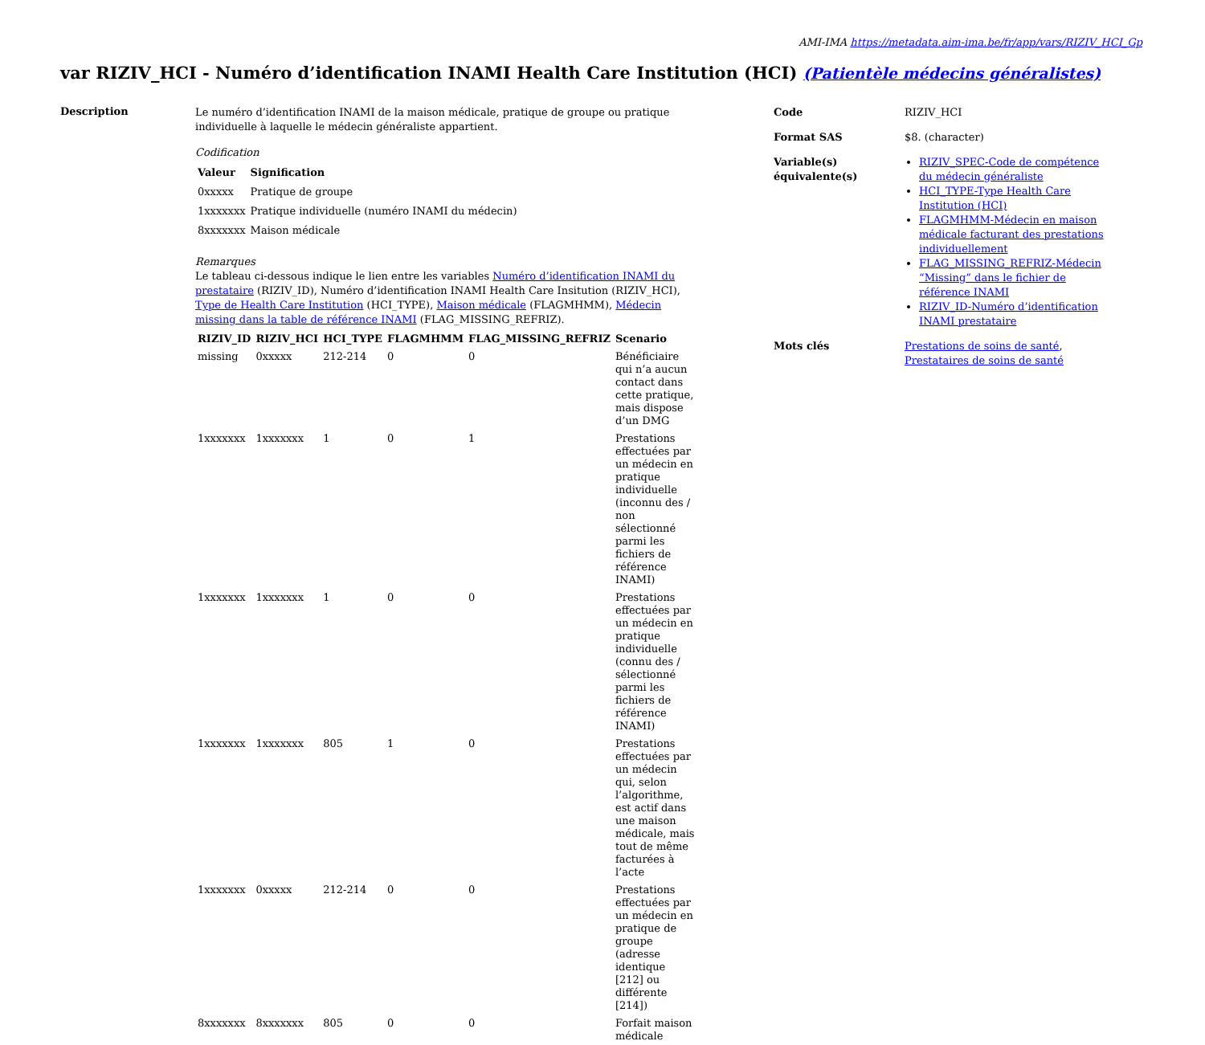AMI-IMA https://metadata.aim-ima.be/fr/app/vars/RIZIV_HCI_Gp
var RIZIV_HCI - Numéro d’identification INAMI Health Care Institution (HCI) (Patientèle médecins généralistes)
Description
Le numéro d’identification INAMI de la maison médicale, pratique de groupe ou pratique individuelle à laquelle le médecin généraliste appartient.
Codification
| Valeur | Signification |
| --- | --- |
| 0xxxxx | Pratique de groupe |
| 1xxxxxxx | Pratique individuelle (numéro INAMI du médecin) |
| 8xxxxxxx | Maison médicale |
Remarques
Le tableau ci-dessous indique le lien entre les variables Numéro d’identification INAMI du prestataire (RIZIV_ID), Numéro d’identification INAMI Health Care Insitution (RIZIV_HCI), Type de Health Care Institution (HCI_TYPE), Maison médicale (FLAGMHMM), Médecin missing dans la table de référence INAMI (FLAG_MISSING_REFRIZ).
| RIZIV_ID | RIZIV_HCI | HCI_TYPE | FLAGMHMM | FLAG_MISSING_REFRIZ | Scenario |
| --- | --- | --- | --- | --- | --- |
| missing | 0xxxxx | 212-214 | 0 | 0 | Bénéficiaire qui n’a aucun contact dans cette pratique, mais dispose d’un DMG |
| 1xxxxxxx | 1xxxxxxx | 1 | 0 | 1 | Prestations effectuées par un médecin en pratique individuelle (inconnu des / non sélectionné parmi les fichiers de référence INAMI) |
| 1xxxxxxx | 1xxxxxxx | 1 | 0 | 0 | Prestations effectuées par un médecin en pratique individuelle (connu des / sélectionné parmi les fichiers de référence INAMI) |
| 1xxxxxxx | 1xxxxxxx | 805 | 1 | 0 | Prestations effectuées par un médecin qui, selon l’algorithme, est actif dans une maison médicale, mais tout de même facturées à l’acte |
| 1xxxxxxx | 0xxxxx | 212-214 | 0 | 0 | Prestations effectuées par un médecin en pratique de groupe (adresse identique [212] ou différente [214]) |
| 8xxxxxxx | 8xxxxxxx | 805 | 0 | 0 | Forfait maison médicale |
| Code | RIZIV_HCI |
| Format SAS | $8. (character) |
| Variable(s) équivalente(s) | RIZIV_SPEC-Code de compétence du médecin généraliste HCI_TYPE-Type Health Care Institution (HCI) FLAGMHMM-Médecin en maison médicale facturant des prestations individuellement FLAG_MISSING_REFRIZ-Médecin “Missing” dans le fichier de référence INAMI RIZIV_ID-Numéro d’identification INAMI prestataire |
| Mots clés | Prestations de soins de santé , Prestataires de soins de santé |